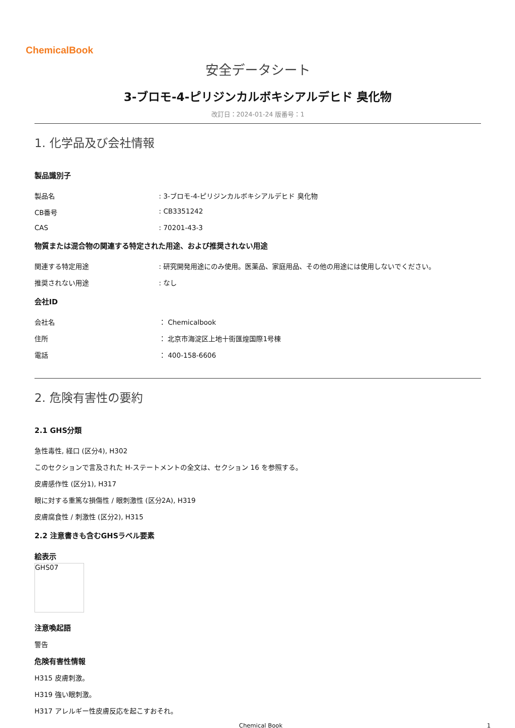ChemicalBook
安全データシート
3-ブロモ-4-ピリジンカルボキシアルデヒド 臭化物
改訂日：2024-01-24 版番号：1
1. 化学品及び会社情報
製品識別子
製品名 : 3-ブロモ-4-ピリジンカルボキシアルデヒド 臭化物
CB番号 : CB3351242
CAS : 70201-43-3
物質または混合物の関連する特定された用途、および推奨されない用途
関連する特定用途 : 研究開発用途にのみ使用。医薬品、家庭用品、その他の用途には使用しないでください。
推奨されない用途 : なし
会社ID
会社名 ： Chemicalbook
住所 ： 北京市海淀区上地十街匯煌国際1号棟
電話 ： 400-158-6606
2. 危険有害性の要約
2.1 GHS分類
急性毒性, 経口 (区分4), H302
このセクションで言及された H-ステートメントの全文は、セクション 16 を参照する。
皮膚感作性 (区分1), H317
眼に対する重篤な損傷性 / 眼刺激性 (区分2A), H319
皮膚腐食性 / 刺激性 (区分2), H315
2.2 注意書きも含むGHSラベル要素
絵表示
GHS07
注意喚起語
警告
危険有害性情報
H315 皮膚刺激。
H319 強い眼刺激。
H317 アレルギー性皮膚反応を起こすおそれ。
Chemical Book 1